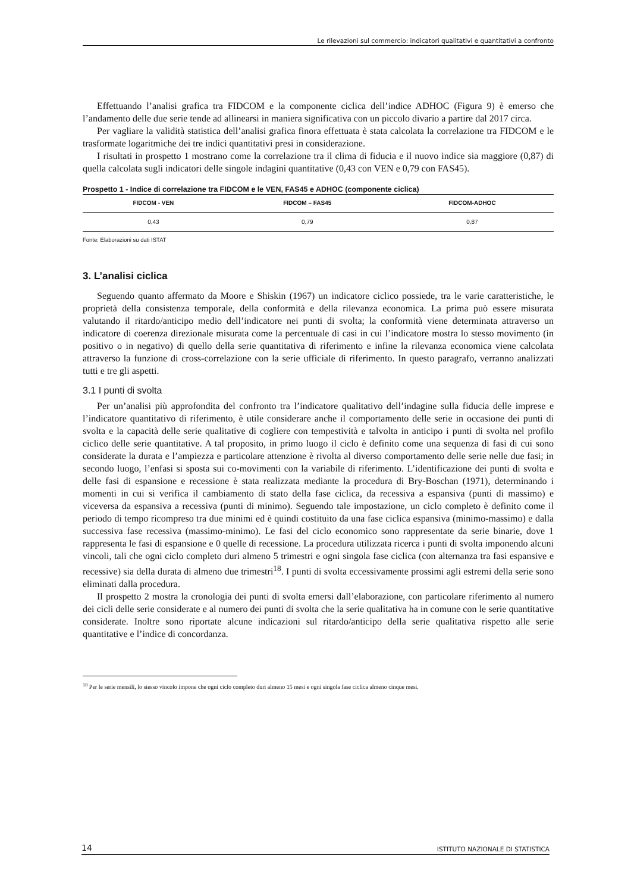Le rilevazioni sul commercio: indicatori qualitativi e quantitativi a confronto
Effettuando l’analisi grafica tra FIDCOM e la componente ciclica dell’indice ADHOC (Figura 9) è emerso che l’andamento delle due serie tende ad allinearsi in maniera significativa con un piccolo divario a partire dal 2017 circa.
Per vagliare la validità statistica dell’analisi grafica finora effettuata è stata calcolata la correlazione tra FIDCOM e le trasformate logaritmiche dei tre indici quantitativi presi in considerazione.
I risultati in prospetto 1 mostrano come la correlazione tra il clima di fiducia e il nuovo indice sia maggiore (0,87) di quella calcolata sugli indicatori delle singole indagini quantitative (0,43 con VEN e 0,79 con FAS45).
Prospetto 1 - Indice di correlazione tra FIDCOM e le VEN, FAS45 e ADHOC (componente ciclica)
| FIDCOM - VEN | FIDCOM – FAS45 | FIDCOM-ADHOC |
| --- | --- | --- |
| 0,43 | 0,79 | 0,87 |
Fonte: Elaborazioni su dati ISTAT
3. L’analisi ciclica
Seguendo quanto affermato da Moore e Shiskin (1967) un indicatore ciclico possiede, tra le varie caratteristiche, le proprietà della consistenza temporale, della conformità e della rilevanza economica. La prima può essere misurata valutando il ritardo/anticipo medio dell’indicatore nei punti di svolta; la conformità viene determinata attraverso un indicatore di coerenza direzionale misurata come la percentuale di casi in cui l’indicatore mostra lo stesso movimento (in positivo o in negativo) di quello della serie quantitativa di riferimento e infine la rilevanza economica viene calcolata attraverso la funzione di cross-correlazione con la serie ufficiale di riferimento. In questo paragrafo, verranno analizzati tutti e tre gli aspetti.
3.1 I punti di svolta
Per un’analisi più approfondita del confronto tra l’indicatore qualitativo dell’indagine sulla fiducia delle imprese e l’indicatore quantitativo di riferimento, è utile considerare anche il comportamento delle serie in occasione dei punti di svolta e la capacità delle serie qualitative di cogliere con tempestività e talvolta in anticipo i punti di svolta nel profilo ciclico delle serie quantitative. A tal proposito, in primo luogo il ciclo è definito come una sequenza di fasi di cui sono considerate la durata e l’ampiezza e particolare attenzione è rivolta al diverso comportamento delle serie nelle due fasi; in secondo luogo, l’enfasi si sposta sui co-movimenti con la variabile di riferimento. L’identificazione dei punti di svolta e delle fasi di espansione e recessione è stata realizzata mediante la procedura di Bry-Boschan (1971), determinando i momenti in cui si verifica il cambiamento di stato della fase ciclica, da recessiva a espansiva (punti di massimo) e viceversa da espansiva a recessiva (punti di minimo). Seguendo tale impostazione, un ciclo completo è definito come il periodo di tempo ricompreso tra due minimi ed è quindi costituito da una fase ciclica espansiva (minimo-massimo) e dalla successiva fase recessiva (massimo-minimo). Le fasi del ciclo economico sono rappresentate da serie binarie, dove 1 rappresenta le fasi di espansione e 0 quelle di recessione. La procedura utilizzata ricerca i punti di svolta imponendo alcuni vincoli, tali che ogni ciclo completo duri almeno 5 trimestri e ogni singola fase ciclica (con alternanza tra fasi espansive e recessive) sia della durata di almeno due trimestri<sup>18</sup>. I punti di svolta eccessivamente prossimi agli estremi della serie sono eliminati dalla procedura.
Il prospetto 2 mostra la cronologia dei punti di svolta emersi dall’elaborazione, con particolare riferimento al numero dei cicli delle serie considerate e al numero dei punti di svolta che la serie qualitativa ha in comune con le serie quantitative considerate. Inoltre sono riportate alcune indicazioni sul ritardo/anticipo della serie qualitativa rispetto alle serie quantitative e l’indice di concordanza.
<sup>18</sup> Per le serie mensili, lo stesso vincolo impone che ogni ciclo completo duri almeno 15 mesi e ogni singola fase ciclica almeno cinque mesi.
14 ISTITUTO NAZIONALE DI STATISTICA